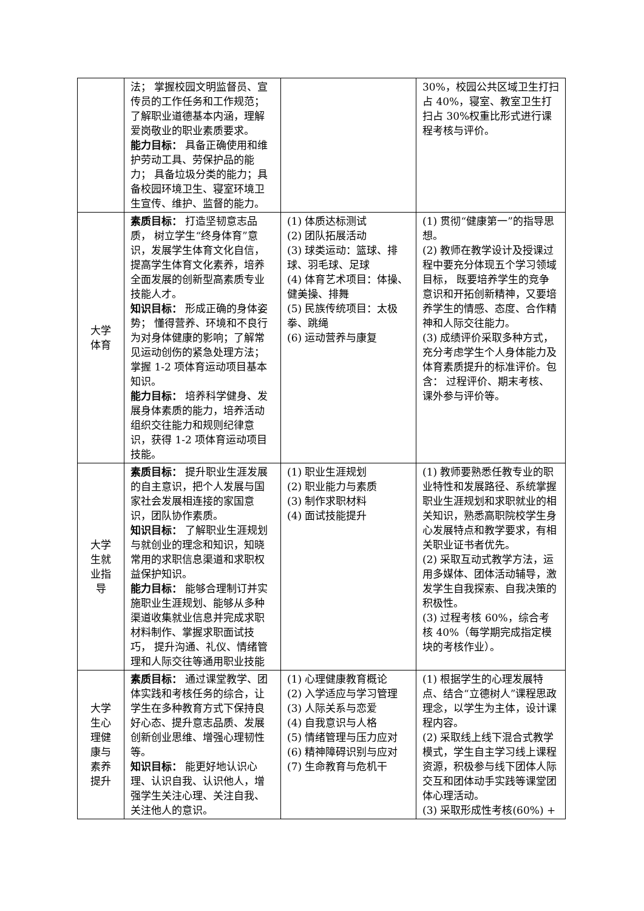| | 法； 掌握校园文明监督员、宣传员的工作任务和工作规范；了解职业道德基本内涵，理解爱岗敬业的职业素质要求。 能力目标： 具备正确使用和维护劳动工具、劳保护品的能力； 具备垃圾分类的能力；具备校园环境卫生、寝室环境卫生宣传、维护、监督的能力。 | | 30%，校园公共区域卫生打扫占 40%，寝室、教室卫生打扫占 30%权重比形式进行课程考核与评价。 |
| 大学 体育 | 素质目标： 打造坚韧意志品质， 树立学生“终身体育”意识，发展学生体育文化自信，提高学生体育文化素养，培养全面发展的创新型高素质专业技能人才。 知识目标： 形成正确的身体姿势； 懂得营养、环境和不良行为对身体健康的影响；了解常见运动创伤的紧急处理方法；掌握 1-2 项体育运动项目基本知识。 能力目标： 培养科学健身、发展身体素质的能力，培养活动组织交往能力和规则纪律意识，获得 1-2 项体育运动项目技能。 | (1) 体质达标测试 (2) 团队拓展活动 (3) 球类运动：篮球、排球、羽毛球、足球 (4) 体育艺术项目：体操、健美操、排舞 (5) 民族传统项目：太极拳、跳绳 (6) 运动营养与康复 | (1) 贯彻“健康第一”的指导思想。 (2) 教师在教学设计及授课过程中要充分体现五个学习领域目标， 既要培养学生的竞争意识和开拓创新精神，又要培养学生的情感、态度、合作精神和人际交往能力。 (3) 成绩评价采取多种方式，充分考虑学生个人身体能力及体育素质提升的标准评价。包含： 过程评价、期末考核、课外参与评价等。 |
| 大学 生就 业指 导 | 素质目标： 提升职业生涯发展的自主意识，把个人发展与国家社会发展相连接的家国意识，团队协作素质。 知识目标： 了解职业生涯规划与就创业的理念和知识，知晓常用的求职信息渠道和求职权益保护知识。 能力目标： 能够合理制订并实施职业生涯规划、能够从多种渠道收集就业信息并完成求职材料制作、掌握求职面试技巧， 提升沟通、礼仪、情绪管理和人际交往等通用职业技能 | (1) 职业生涯规划 (2) 职业能力与素质 (3) 制作求职材料 (4) 面试技能提升 | (1) 教师要熟悉任教专业的职业特性和发展路径、系统掌握职业生涯规划和求职就业的相关知识，熟悉高职院校学生身心发展特点和教学要求，有相关职业证书者优先。 (2) 采取互动式教学方法，运用多媒体、团体活动辅导，激发学生自我探索、自我决策的积极性。 (3) 过程考核 60%，综合考核 40%（每学期完成指定模块的考核作业）。 |
| 大学 生心 理健 康与 素养 提升 | 素质目标： 通过课堂教学、团体实践和考核任务的综合，让学生在多种教育方式下保持良好心态、提升意志品质、发展创新创业思维、增强心理韧性等。 知识目标： 能更好地认识心理、认识自我、认识他人，增强学生关注心理、关注自我、关注他人的意识。 | (1) 心理健康教育概论 (2) 入学适应与学习管理 (3) 人际关系与恋爱 (4) 自我意识与人格 (5) 情绪管理与压力应对 (6) 精神障碍识别与应对 (7) 生命教育与危机干 | (1) 根据学生的心理发展特点、结合“立德树人”课程思政理念，以学生为主体，设计课程内容。 (2) 采取线上线下混合式教学模式，学生自主学习线上课程资源，积极参与线下团体人际交互和团体动手实践等课堂团体心理活动。 (3) 采取形成性考核(60%) + |